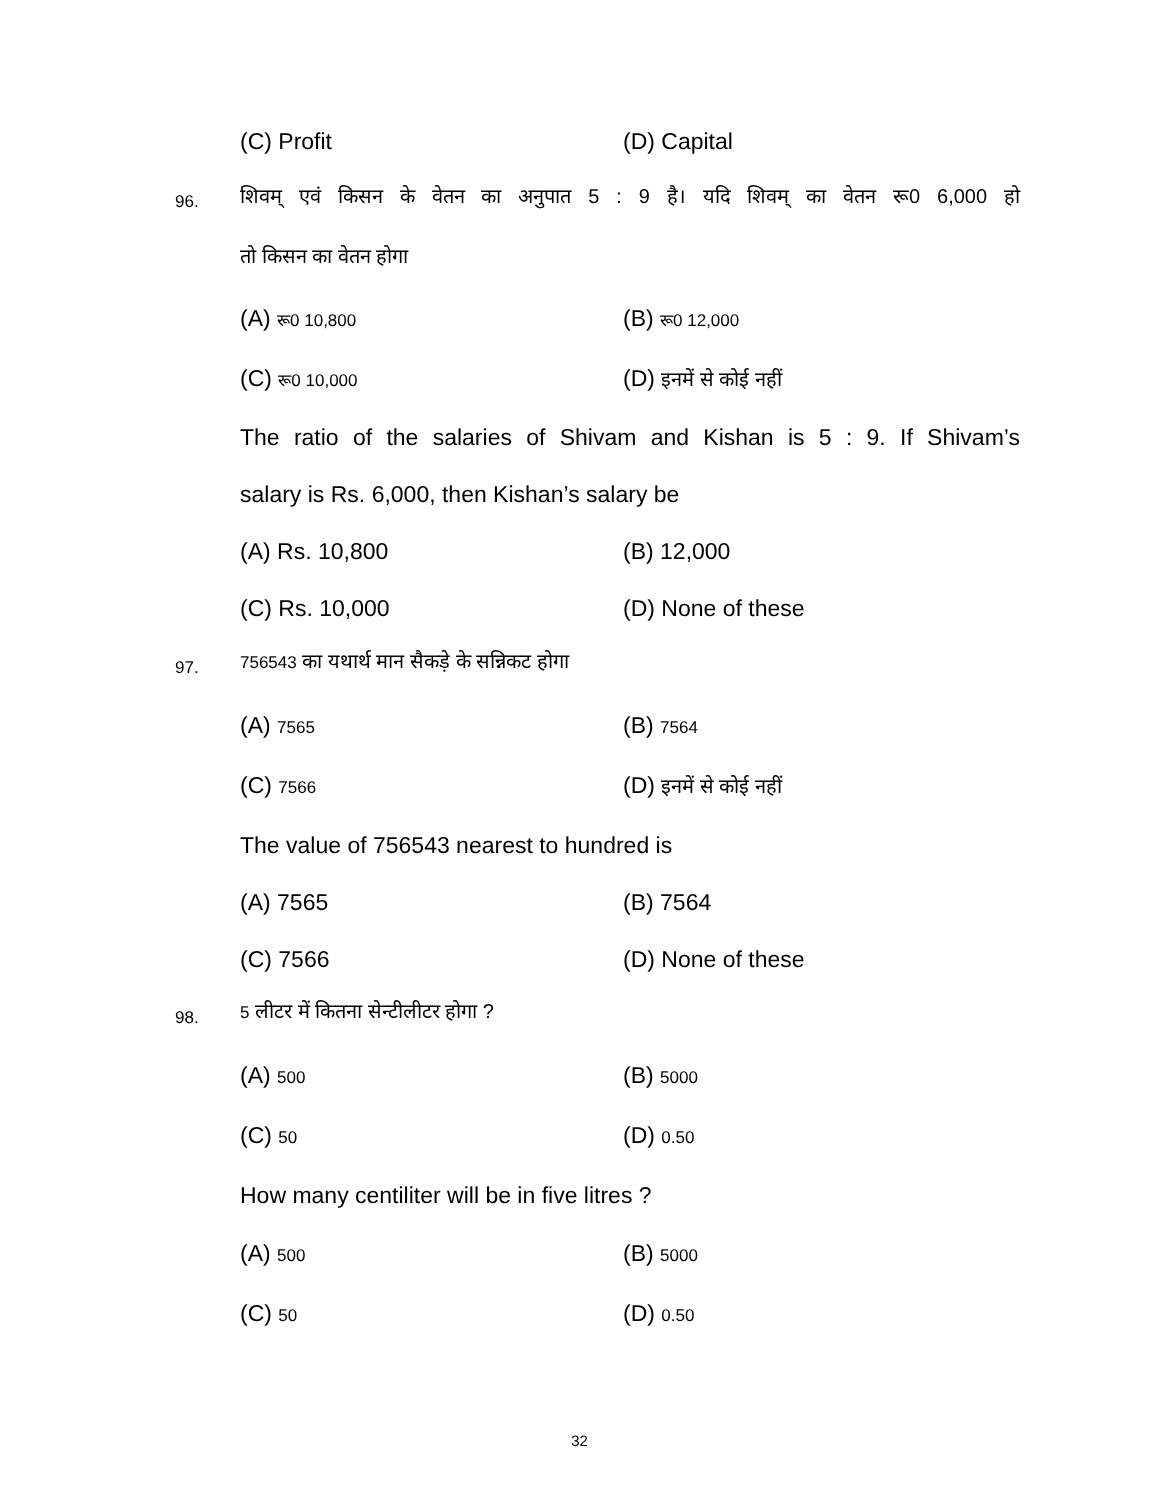(C) Profit (D) Capital
96.
शिवम् एवं किसन के वेतन का अनुपात 5 : 9 है। यदि शिवम् का वेतन रू0 6,000 हो
तो किसन का वेतन होगा
(A) रू0 10,800 (B) रू0 12,000
(C) रू0 10,000 (D) इनमें से कोई नहीं
The ratio of the salaries of Shivam and Kishan is 5 : 9. If Shivam’s
salary is Rs. 6,000, then Kishan’s salary be
(A) Rs. 10,800 (B) 12,000
(C) Rs. 10,000 (D) None of these
97. 756543 का यथार्थ मान सैकड़े के सन्निकट होगा
(A) 7565 (B) 7564
(C) 7566 (D) इनमें से कोई नहीं
The value of 756543 nearest to hundred is
(A) 7565 (B) 7564
(C) 7566 (D) None of these
98. 5 लीटर में कितना सेन्टीलीटर होगा ?
(A) 500 (B) 5000
(C) 50 (D) 0.50
How many centiliter will be in five litres ?
(A) 500 (B) 5000
(C) 50 (D) 0.50
32